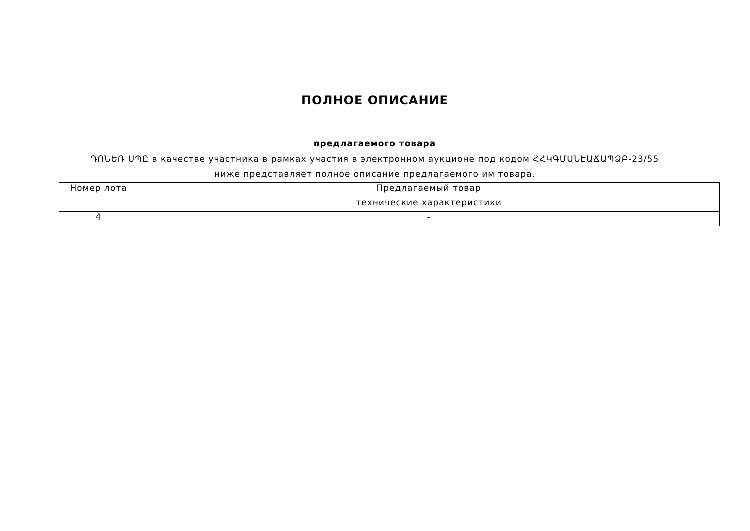ПОЛНОЕ ОПИСАНИЕ
предлагаемого товара
ԴՈՆԵՌ ՍՊԸ в качестве участника в рамках участия в электронном аукционе под кодом ՀՀԿԳՄՍՆԷԱՃԱՊՁԲ-23/55 ниже представляет полное описание предлагаемого им товара.
| Номер лота | Предлагаемый товар |
| --- | --- |
| | технические характеристики |
| 4 | - |